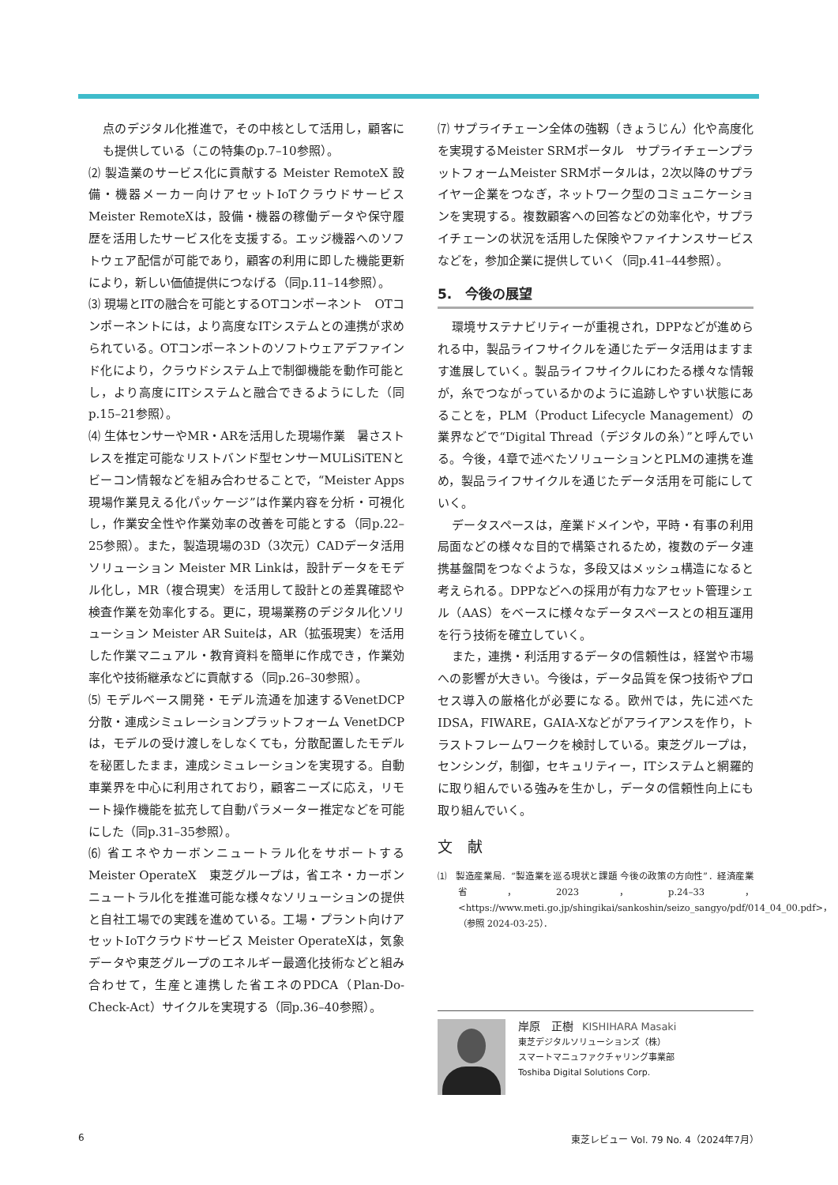点のデジタル化推進で，その中核として活用し，顧客にも提供している（この特集のp.7–10参照）。
⑵ 製造業のサービス化に貢献する Meister RemoteX 設備・機器メーカー向けアセットIoTクラウドサービス Meister RemoteXは，設備・機器の稼働データや保守履歴を活用したサービス化を支援する。エッジ機器へのソフトウェア配信が可能であり，顧客の利用に即した機能更新により，新しい価値提供につなげる（同p.11–14参照）。
⑶ 現場とITの融合を可能とするOTコンポーネント　OTコンポーネントには，より高度なITシステムとの連携が求められている。OTコンポーネントのソフトウェアデファインド化により，クラウドシステム上で制御機能を動作可能とし，より高度にITシステムと融合できるようにした（同p.15–21参照）。
⑷ 生体センサーやMR・ARを活用した現場作業　暑さストレスを推定可能なリストバンド型センサーMULiSiTENとビーコン情報などを組み合わせることで，“Meister Apps 現場作業見える化パッケージ”は作業内容を分析・可視化し，作業安全性や作業効率の改善を可能とする（同p.22–25参照）。また，製造現場の3D（3次元）CADデータ活用ソリューション Meister MR Linkは，設計データをモデル化し，MR（複合現実）を活用して設計との差異確認や検査作業を効率化する。更に，現場業務のデジタル化ソリューション Meister AR Suiteは，AR（拡張現実）を活用した作業マニュアル・教育資料を簡単に作成でき，作業効率化や技術継承などに貢献する（同p.26–30参照）。
⑸ モデルベース開発・モデル流通を加速するVenetDCP　分散・連成シミュレーションプラットフォーム VenetDCPは，モデルの受け渡しをしなくても，分散配置したモデルを秘匿したまま，連成シミュレーションを実現する。自動車業界を中心に利用されており，顧客ニーズに応え，リモート操作機能を拡充して自動パラメーター推定などを可能にした（同p.31–35参照）。
⑹ 省エネやカーボンニュートラル化をサポートする Meister OperateX　東芝グループは，省エネ・カーボンニュートラル化を推進可能な様々なソリューションの提供と自社工場での実践を進めている。工場・プラント向けアセットIoTクラウドサービス Meister OperateXは，気象データや東芝グループのエネルギー最適化技術などと組み合わせて，生産と連携した省エネのPDCA（Plan-Do-Check-Act）サイクルを実現する（同p.36–40参照）。
⑺ サプライチェーン全体の強靱（きょうじん）化や高度化を実現するMeister SRMポータル　サプライチェーンプラットフォームMeister SRMポータルは，2次以降のサプライヤー企業をつなぎ，ネットワーク型のコミュニケーションを実現する。複数顧客への回答などの効率化や，サプライチェーンの状況を活用した保険やファイナンスサービスなどを，参加企業に提供していく（同p.41–44参照）。
5.　今後の展望
環境サステナビリティーが重視され，DPPなどが進められる中，製品ライフサイクルを通じたデータ活用はますます進展していく。製品ライフサイクルにわたる様々な情報が，糸でつながっているかのように追跡しやすい状態にあることを，PLM（Product Lifecycle Management）の業界などで“Digital Thread（デジタルの糸）”と呼んでいる。今後，4章で述べたソリューションとPLMの連携を進め，製品ライフサイクルを通じたデータ活用を可能にしていく。
データスペースは，産業ドメインや，平時・有事の利用局面などの様々な目的で構築されるため，複数のデータ連携基盤間をつなぐような，多段又はメッシュ構造になると考えられる。DPPなどへの採用が有力なアセット管理シェル（AAS）をベースに様々なデータスペースとの相互運用を行う技術を確立していく。
また，連携・利活用するデータの信頼性は，経営や市場への影響が大きい。今後は，データ品質を保つ技術やプロセス導入の厳格化が必要になる。欧州では，先に述べたIDSA，FIWARE，GAIA-Xなどがアライアンスを作り，トラストフレームワークを検討している。東芝グループは，センシング，制御，セキュリティー，ITシステムと網羅的に取り組んでいる強みを生かし，データの信頼性向上にも取り組んでいく。
文　献
⑴　製造産業局．“製造業を巡る現状と課題 今後の政策の方向性”．経済産業省，2023，p.24–33，<https://www.meti.go.jp/shingikai/sankoshin/seizo_sangyo/pdf/014_04_00.pdf>，（参照 2024-03-25）．
岸原　正樹　KISHIHARA Masaki
東芝デジタルソリューションズ（株）
スマートマニュファクチャリング事業部
Toshiba Digital Solutions Corp.
6 東芝レビュー Vol. 79 No. 4（2024年7月）